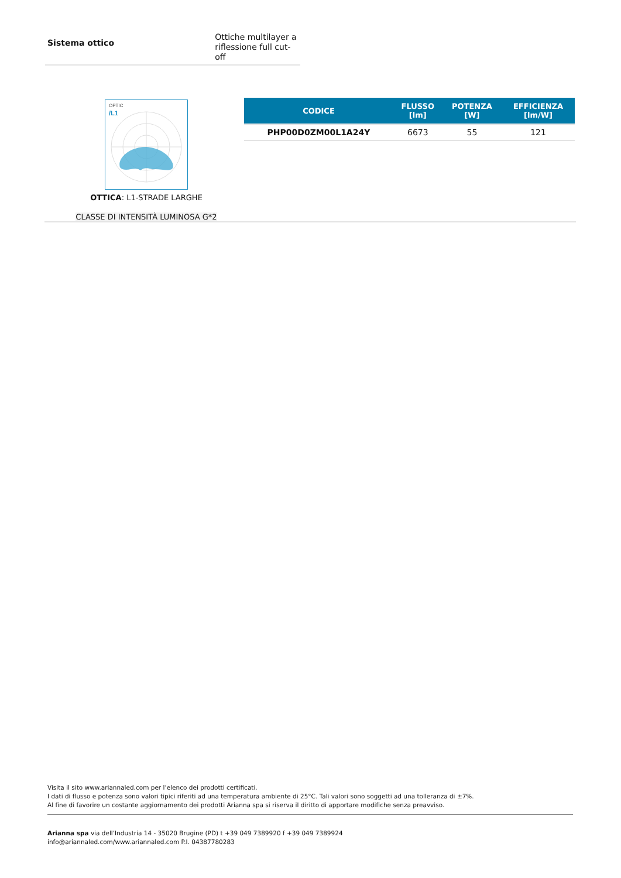Sistema ottico
Ottiche multilayer a
riflessione full cut-off
OPTIC
/L1
OTTICA: L1-STRADE LARGHE
CLASSE DI INTENSITÀ LUMINOSA G*2
| CODICE | FLUSSO [lm] | POTENZA [W] | EFFICIENZA [lm/W] |
| --- | --- | --- | --- |
| PHP00D0ZM00L1A24Y | 6673 | 55 | 121 |
Visita il sito www.ariannaled.com per l’elenco dei prodotti certificati.
I dati di flusso e potenza sono valori tipici riferiti ad una temperatura ambiente di 25°C. Tali valori sono soggetti ad una tolleranza di ±7%.
Al fine di favorire un costante aggiornamento dei prodotti Arianna spa si riserva il diritto di apportare modifiche senza preavviso.
Arianna spa via dell’Industria 14 - 35020 Brugine (PD) t +39 049 7389920 f +39 049 7389924
info@ariannaled.com/www.ariannaled.com P.I. 04387780283